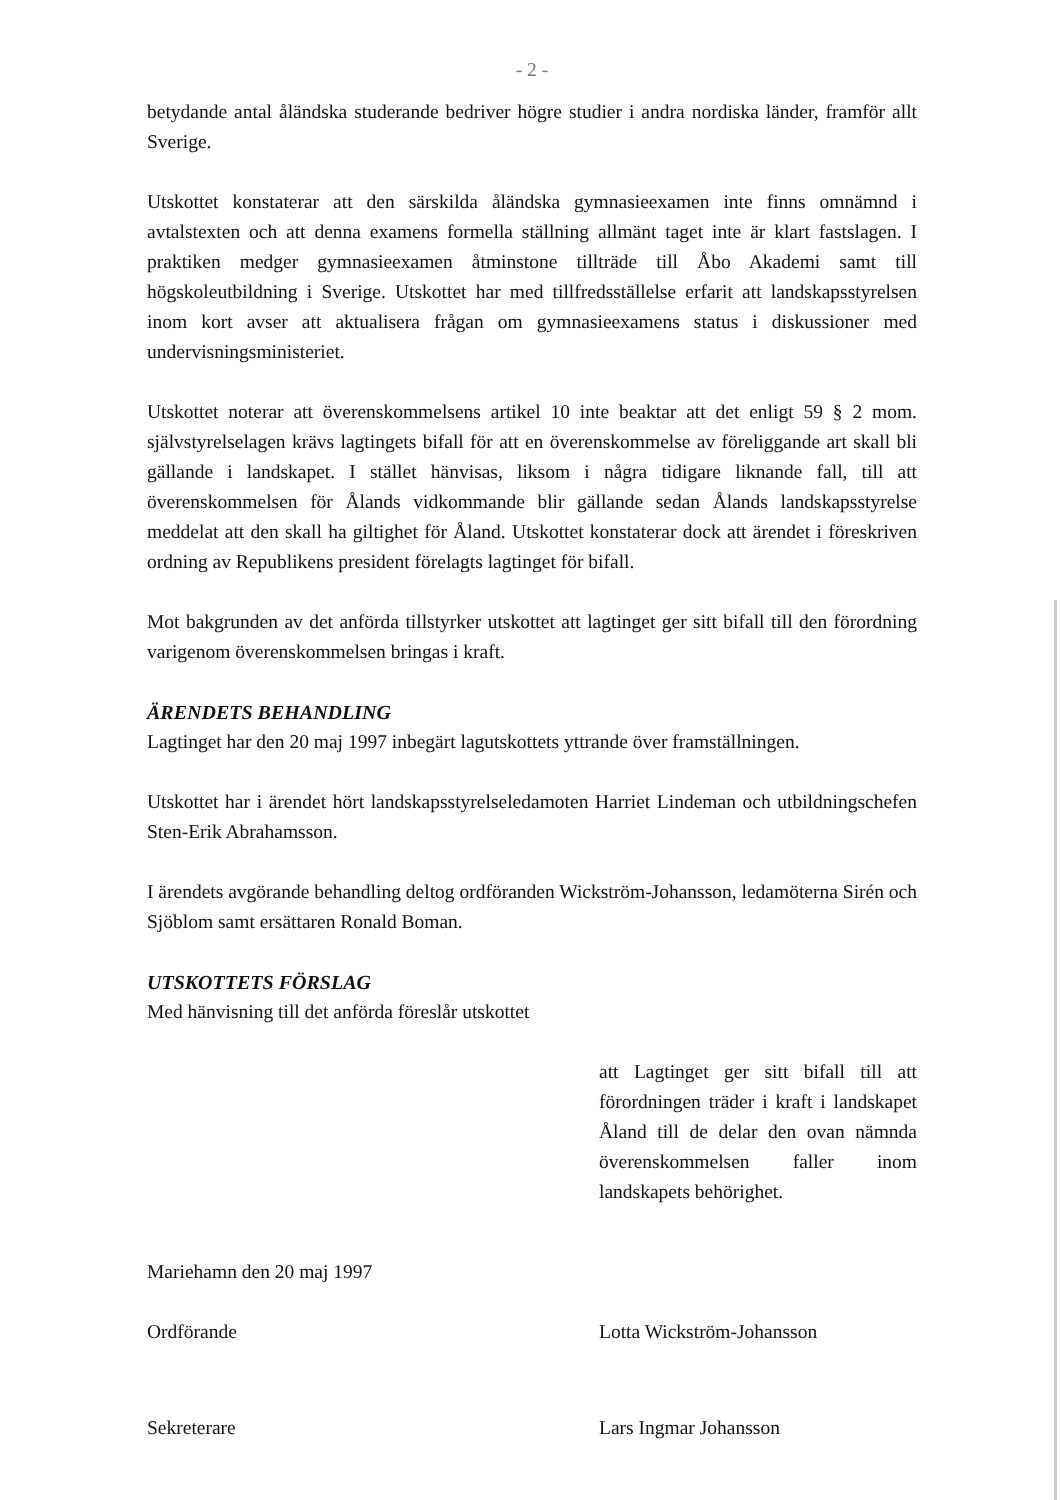- 2 -
betydande antal åländska studerande bedriver högre studier i andra nordiska länder, framför allt Sverige.
Utskottet konstaterar att den särskilda åländska gymnasieexamen inte finns omnämnd i avtalstexten och att denna examens formella ställning allmänt taget inte är klart fastslagen. I praktiken medger gymnasieexamen åtminstone tillträde till Åbo Akademi samt till högskoleutbildning i Sverige. Utskottet har med tillfredsställelse erfarit att landskapsstyrelsen inom kort avser att aktualisera frågan om gymnasieexamens status i diskussioner med undervisningsministeriet.
Utskottet noterar att överenskommelsens artikel 10 inte beaktar att det enligt 59 § 2 mom. självstyrelselagen krävs lagtingets bifall för att en överenskommelse av föreliggande art skall bli gällande i landskapet. I stället hänvisas, liksom i några tidigare liknande fall, till att överenskommelsen för Ålands vidkommande blir gällande sedan Ålands landskapsstyrelse meddelat att den skall ha giltighet för Åland. Utskottet konstaterar dock att ärendet i föreskriven ordning av Republikens president förelagts lagtinget för bifall.
Mot bakgrunden av det anförda tillstyrker utskottet att lagtinget ger sitt bifall till den förordning varigenom överenskommelsen bringas i kraft.
ÄRENDETS BEHANDLING
Lagtinget har den 20 maj 1997 inbegärt lagutskottets yttrande över framställningen.
Utskottet har i ärendet hört landskapsstyrelseledamoten Harriet Lindeman och utbildningschefen Sten-Erik Abrahamsson.
I ärendets avgörande behandling deltog ordföranden Wickström-Johansson, ledamöterna Sirén och Sjöblom samt ersättaren Ronald Boman.
UTSKOTTETS FÖRSLAG
Med hänvisning till det anförda föreslår utskottet
att Lagtinget ger sitt bifall till att förordningen träder i kraft i landskapet Åland till de delar den ovan nämnda överenskommelsen faller inom landskapets behörighet.
Mariehamn den 20 maj 1997
Ordförande Lotta Wickström-Johansson
Sekreterare Lars Ingmar Johansson